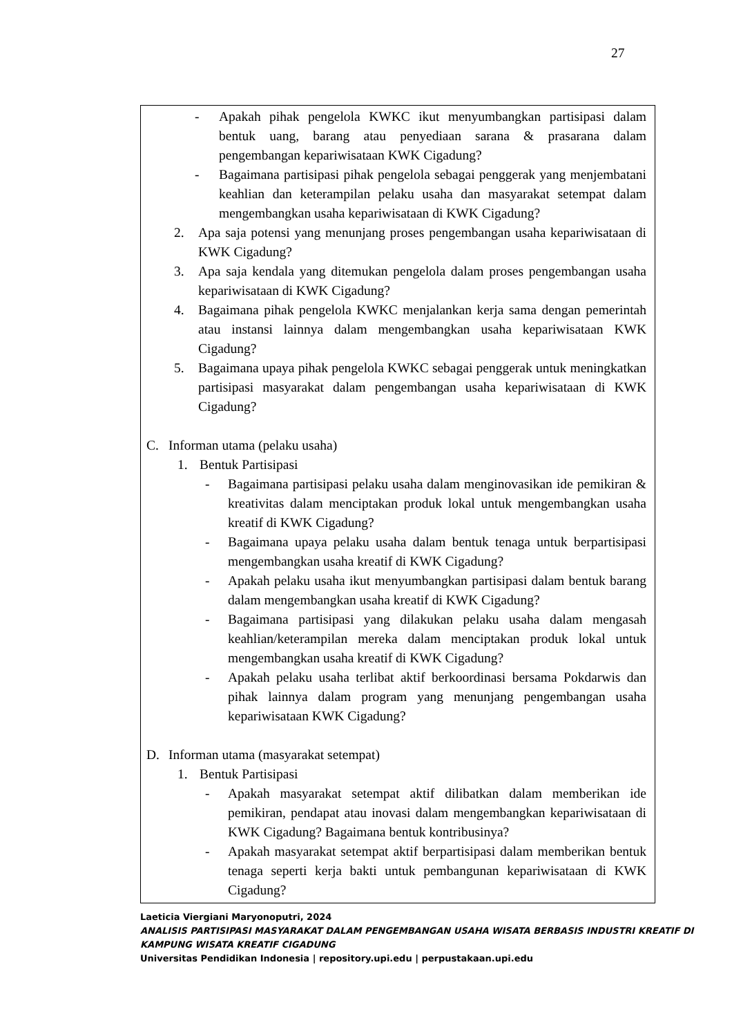27
- Apakah pihak pengelola KWKC ikut menyumbangkan partisipasi dalam bentuk uang, barang atau penyediaan sarana & prasarana dalam pengembangan kepariwisataan KWK Cigadung?
- Bagaimana partisipasi pihak pengelola sebagai penggerak yang menjembatani keahlian dan keterampilan pelaku usaha dan masyarakat setempat dalam mengembangkan usaha kepariwisataan di KWK Cigadung?
2. Apa saja potensi yang menunjang proses pengembangan usaha kepariwisataan di KWK Cigadung?
3. Apa saja kendala yang ditemukan pengelola dalam proses pengembangan usaha kepariwisataan di KWK Cigadung?
4. Bagaimana pihak pengelola KWKC menjalankan kerja sama dengan pemerintah atau instansi lainnya dalam mengembangkan usaha kepariwisataan KWK Cigadung?
5. Bagaimana upaya pihak pengelola KWKC sebagai penggerak untuk meningkatkan partisipasi masyarakat dalam pengembangan usaha kepariwisataan di KWK Cigadung?
C. Informan utama (pelaku usaha)
1. Bentuk Partisipasi
- Bagaimana partisipasi pelaku usaha dalam menginovasikan ide pemikiran & kreativitas dalam menciptakan produk lokal untuk mengembangkan usaha kreatif di KWK Cigadung?
- Bagaimana upaya pelaku usaha dalam bentuk tenaga untuk berpartisipasi mengembangkan usaha kreatif di KWK Cigadung?
- Apakah pelaku usaha ikut menyumbangkan partisipasi dalam bentuk barang dalam mengembangkan usaha kreatif di KWK Cigadung?
- Bagaimana partisipasi yang dilakukan pelaku usaha dalam mengasah keahlian/keterampilan mereka dalam menciptakan produk lokal untuk mengembangkan usaha kreatif di KWK Cigadung?
- Apakah pelaku usaha terlibat aktif berkoordinasi bersama Pokdarwis dan pihak lainnya dalam program yang menunjang pengembangan usaha kepariwisataan KWK Cigadung?
D. Informan utama (masyarakat setempat)
1. Bentuk Partisipasi
- Apakah masyarakat setempat aktif dilibatkan dalam memberikan ide pemikiran, pendapat atau inovasi dalam mengembangkan kepariwisataan di KWK Cigadung? Bagaimana bentuk kontribusinya?
- Apakah masyarakat setempat aktif berpartisipasi dalam memberikan bentuk tenaga seperti kerja bakti untuk pembangunan kepariwisataan di KWK Cigadung?
Laeticia Viergiani Maryonoputri, 2024
ANALISIS PARTISIPASI MASYARAKAT DALAM PENGEMBANGAN USAHA WISATA BERBASIS INDUSTRI KREATIF DI KAMPUNG WISATA KREATIF CIGADUNG
Universitas Pendidikan Indonesia | repository.upi.edu | perpustakaan.upi.edu